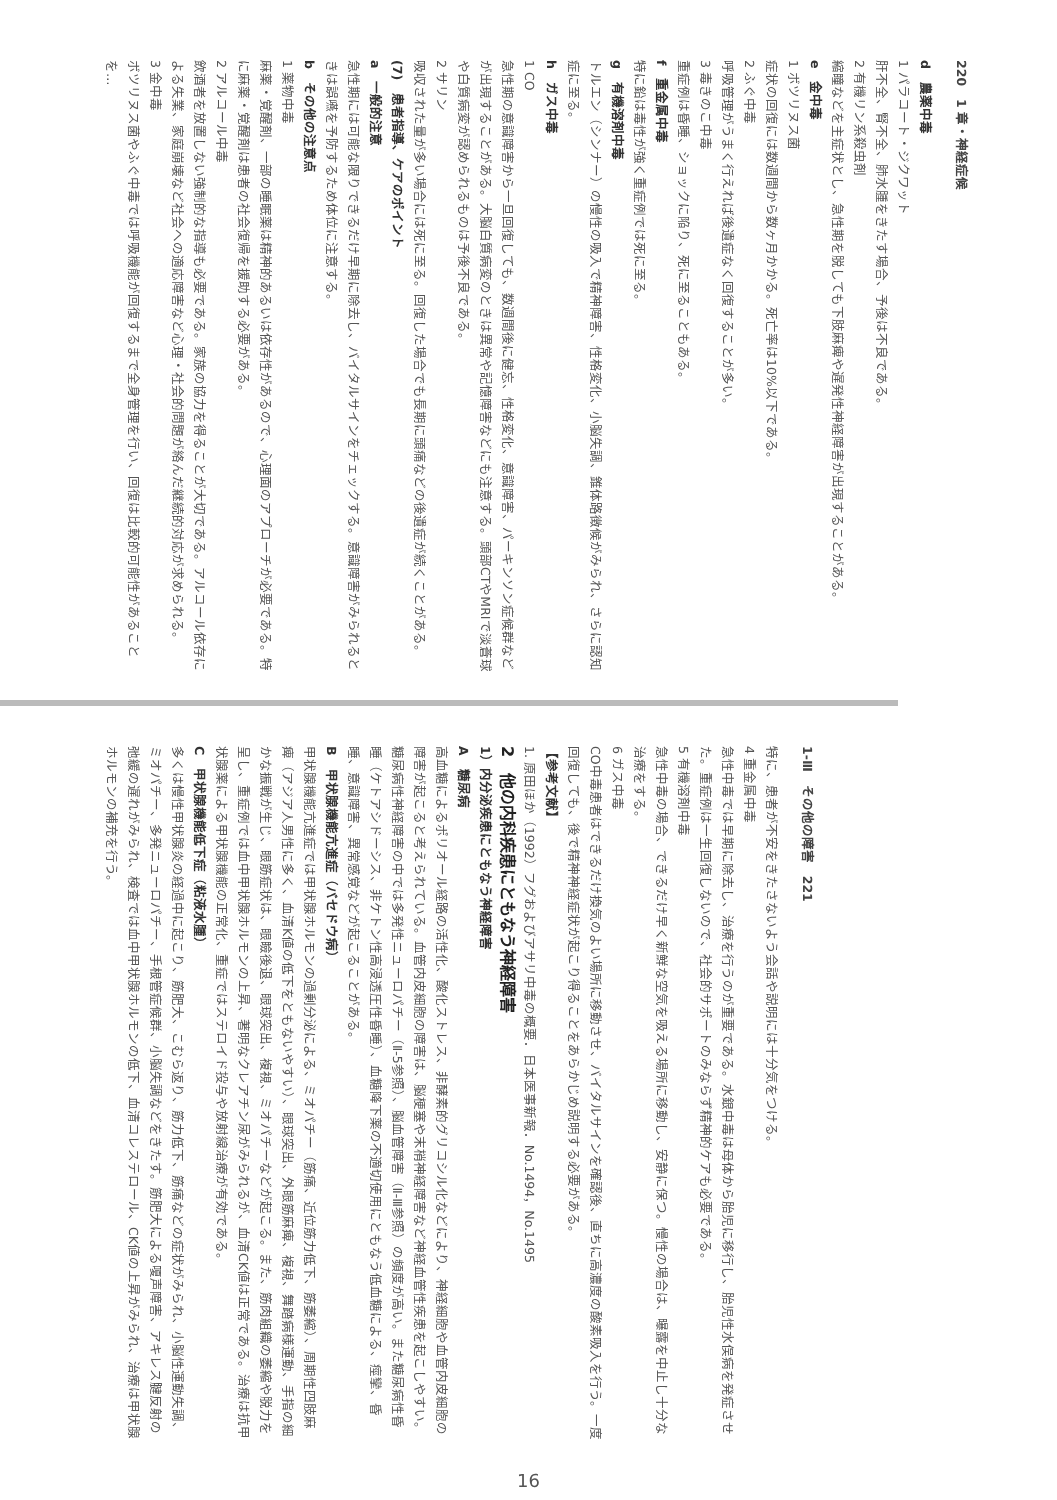220　1 章・神経症候
d　農薬中毒
1 パラコート・ジクワット
肝不全、腎不全、肺水腫をきたす場合、予後は不良である。
2 有機リン系殺虫剤
縮瞳などを主症状とし、急性期を脱しても下肢麻痺や遅発性神経障害が出現することがある。
e　金中毒
1 ボツリヌス菌
症状の回復には数週間から数ヶ月かかる。死亡率は10%以下である。
2 ふぐ中毒
呼吸管理がうまく行えれば後遺症なく回復することが多い。
3 毒きのこ中毒
重症例は昏睡、ショックに陥り、死に至ることもある。
f　重金属中毒
特に鉛は毒性が強く重症例では死に至る。
g　有機溶剤中毒
トルエン（シンナー）の慢性の吸入で精神障害、性格変化、小脳失調、錐体路徴候がみられ、さらに認知症に至る。
h　ガス中毒
1 CO
急性期の意識障害から一旦回復しても、数週間後に健忘、性格変化、意識障害、パーキンソン症候群などが出現することがある。大脳白質病変のときは異常や記憶障害などにも注意する。頭部CTやMRIで淡蒼球や白質病変が認められるものは予後不良である。
2 サリン
吸収された量が多い場合には死に至る。回復した場合でも長期に頭痛などの後遺症が続くことがある。
(7)　患者指導、ケアのポイント
a　一般的注意
急性期には可能な限りできるだけ早期に除去し、バイタルサインをチェックする。意識障害がみられるときは誤嚥を予防するため体位に注意する。
b　その他の注意点
1 薬物中毒
麻薬・覚醒剤、一部の睡眠薬は精神的あるいは依存性があるので、心理面のアプローチが必要である。特に麻薬・覚醒剤は患者の社会復帰を援助する必要がある。
2 アルコール中毒
飲酒者を放置しない強制的な指導も必要である。家族の協力を得ることが大切である。アルコール依存による失業、家庭崩壊など社会への適応障害など心理・社会的問題が絡んだ継続的対応が求められる。
3 金中毒
ボツリヌス菌やふぐ中毒では呼吸機能が回復するまで全身管理を行い、回復は比較的可能性があることを…
1-Ⅲ　その他の障害　221
特に、患者が不安をきたさないよう会話や説明には十分気をつける。
4 重金属中毒
急性中毒では早期に除去し、治療を行うのが重要である。水銀中毒は母体から胎児に移行し、胎児性水俣病を発症させた。重症例は一生回復しないので、社会的サポートのみならず精神的ケアも必要である。
5 有機溶剤中毒
急性中毒の場合、できるだけ早く新鮮な空気を吸える場所に移動し、安静に保つ。慢性の場合は、曝露を中止し十分な治療をする。
6 ガス中毒
CO中毒患者はできるだけ換気のよい場所に移動させ、バイタルサインを確認後、直ちに高濃度の酸素吸入を行う。一度回復しても、後で精神神経症状が起こり得ることをあらかじめ説明する必要がある。
【参考文献】
1. 原田ほか（1992）フグおよびアサリ中毒の概要．日本医事新報．No.1494，No.1495
2　他の内科疾患にともなう神経障害
1）内分泌疾患にともなう神経障害
A　糖尿病
高血糖によるポリオール経路の活性化、酸化ストレス、非酵素的グリコシル化などにより、神経細胞や血管内皮細胞の障害が起こると考えられている。血管内皮細胞の障害は、脳梗塞や末梢神経障害など神経血管性疾患を起こしやすい。糖尿病性神経障害の中では多発性ニューロパチー（Ⅱ-5参照）、脳血管障害（Ⅱ-Ⅲ参照）の頻度が高い。また糖尿病性昏睡（ケトアシドーシス、非ケトン性高浸透圧性昏睡）、血糖降下薬の不適切使用にともなう低血糖による、痙攣、昏睡、意識障害、異常感覚などが起こることがある。
B　甲状腺機能亢進症（バセドウ病）
甲状腺機能亢進症では甲状腺ホルモンの過剰分泌による、ミオパチー（筋痛、近位筋力低下、筋萎縮）、周期性四肢麻痺（アジア人男性に多く、血清K値の低下をともないやすい）、眼球突出、外眼筋麻痺、複視、舞踏病様運動、手指の細かな振戦が生じ、眼筋症状は、眼瞼後退、眼球突出、複視、ミオパチーなどが起こる。また、筋肉組織の萎縮や脱力を呈し、重症例では血中甲状腺ホルモンの上昇、著明なクレアチン尿がみられるが、血清CK値は正常である。治療は抗甲状腺薬による甲状腺機能の正常化、重症ではステロイド投与や放射線治療が有効である。
C　甲状腺機能低下症（粘液水腫）
多くは慢性甲状腺炎の経過中に起こり、筋肥大、こむら返り、筋力低下、筋痛などの症状がみられ、小脳性運動失調、ミオパチー、多発ニューロパチー、手根管症候群、小脳失調などをきたす。筋肥大による嗄声障害、アキレス腱反射の弛緩の遅れがみられ、検査では血中甲状腺ホルモンの低下、血清コレステロール、CK値の上昇がみられ、治療は甲状腺ホルモンの補充を行う。
16